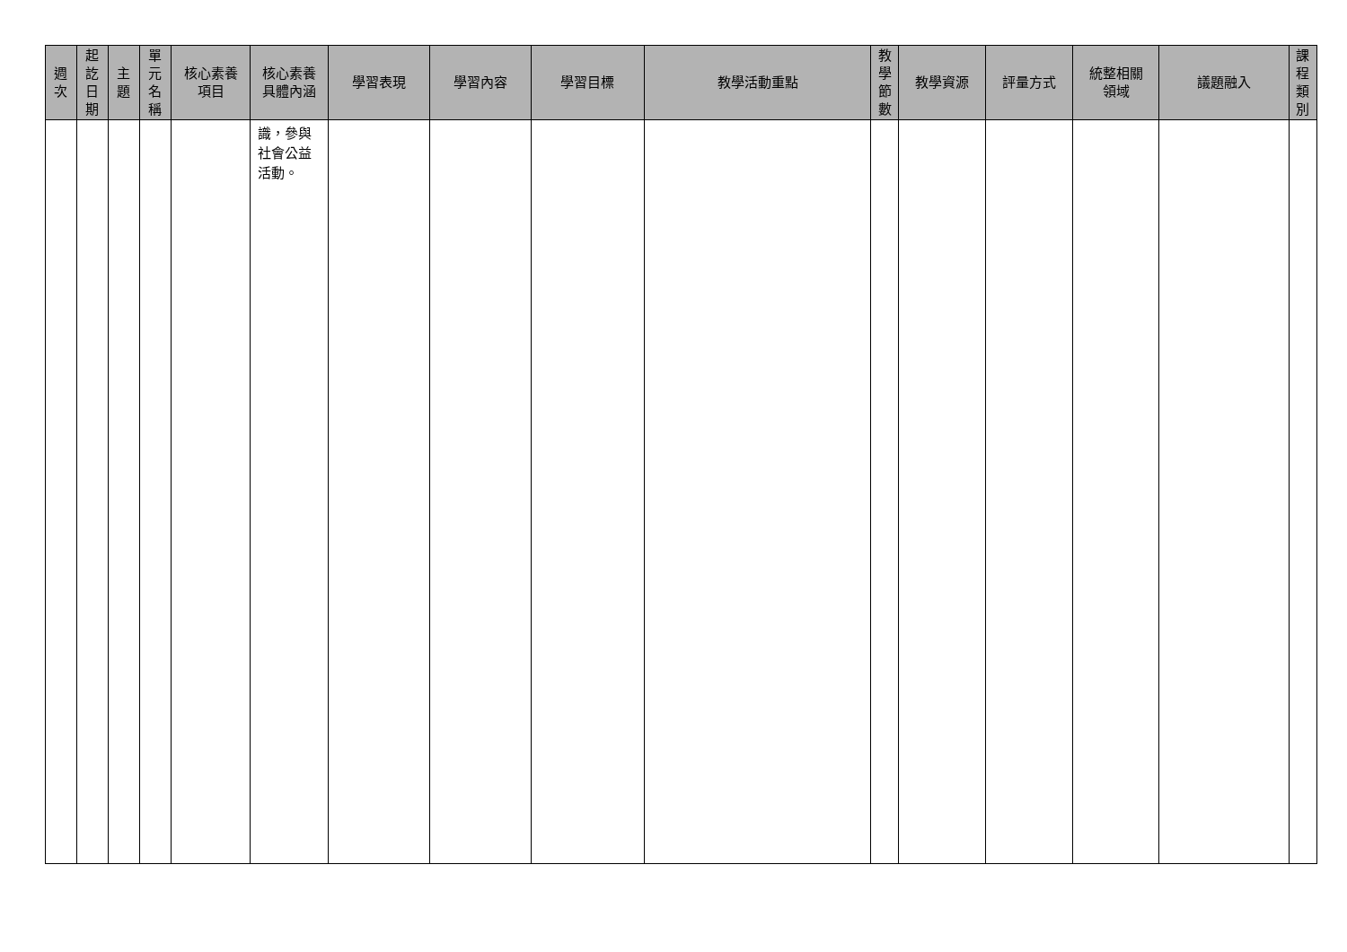| 週 次 | 起 訖 日 期 | 主 題 | 單 元 名 稱 | 核心素養 項目 | 核心素養 具體內涵 | 學習表現 | 學習內容 | 學習目標 | 教學活動重點 | 教 學 節 數 | 教學資源 | 評量方式 | 統整相關 領域 | 議題融入 | 課 程 類 別 |
| --- | --- | --- | --- | --- | --- | --- | --- | --- | --- | --- | --- | --- | --- | --- | --- |
| | | | | | 識，參與社會公益活動。 | | | | | | | | | | |